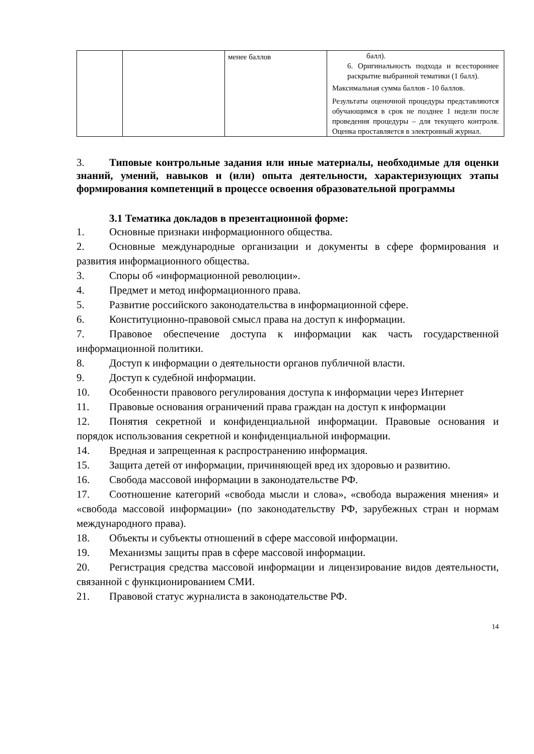| | | менее баллов | балл). 6. Оригинальность подхода и всестороннее раскрытие выбранной тематики (1 балл). Максимальная сумма баллов - 10 баллов. Результаты оценочной процедуры представляются обучающимся в срок не позднее 1 недели после проведения процедуры – для текущего контроля. Оценка проставляется в электронный журнал. |
3. Типовые контрольные задания или иные материалы, необходимые для оценки знаний, умений, навыков и (или) опыта деятельности, характеризующих этапы формирования компетенций в процессе освоения образовательной программы
3.1 Тематика докладов в презентационной форме:
1. Основные признаки информационного общества.
2. Основные международные организации и документы в сфере формирования и развития информационного общества.
3. Споры об «информационной революции».
4. Предмет и метод информационного права.
5. Развитие российского законодательства в информационной сфере.
6. Конституционно-правовой смысл права на доступ к информации.
7. Правовое обеспечение доступа к информации как часть государственной информационной политики.
8. Доступ к информации о деятельности органов публичной власти.
9. Доступ к судебной информации.
10. Особенности правового регулирования доступа к информации через Интернет
11. Правовые основания ограничений права граждан на доступ к информации
12. Понятия секретной и конфиденциальной информации. Правовые основания и порядок использования секретной и конфиденциальной информации.
14. Вредная и запрещенная к распространению информация.
15. Защита детей от информации, причиняющей вред их здоровью и развитию.
16. Свобода массовой информации в законодательстве РФ.
17. Соотношение категорий «свобода мысли и слова», «свобода выражения мнения» и «свобода массовой информации» (по законодательству РФ, зарубежных стран и нормам международного права).
18. Объекты и субъекты отношений в сфере массовой информации.
19. Механизмы защиты прав в сфере массовой информации.
20. Регистрация средства массовой информации и лицензирование видов деятельности, связанной с функционированием СМИ.
21. Правовой статус журналиста в законодательстве РФ.
14